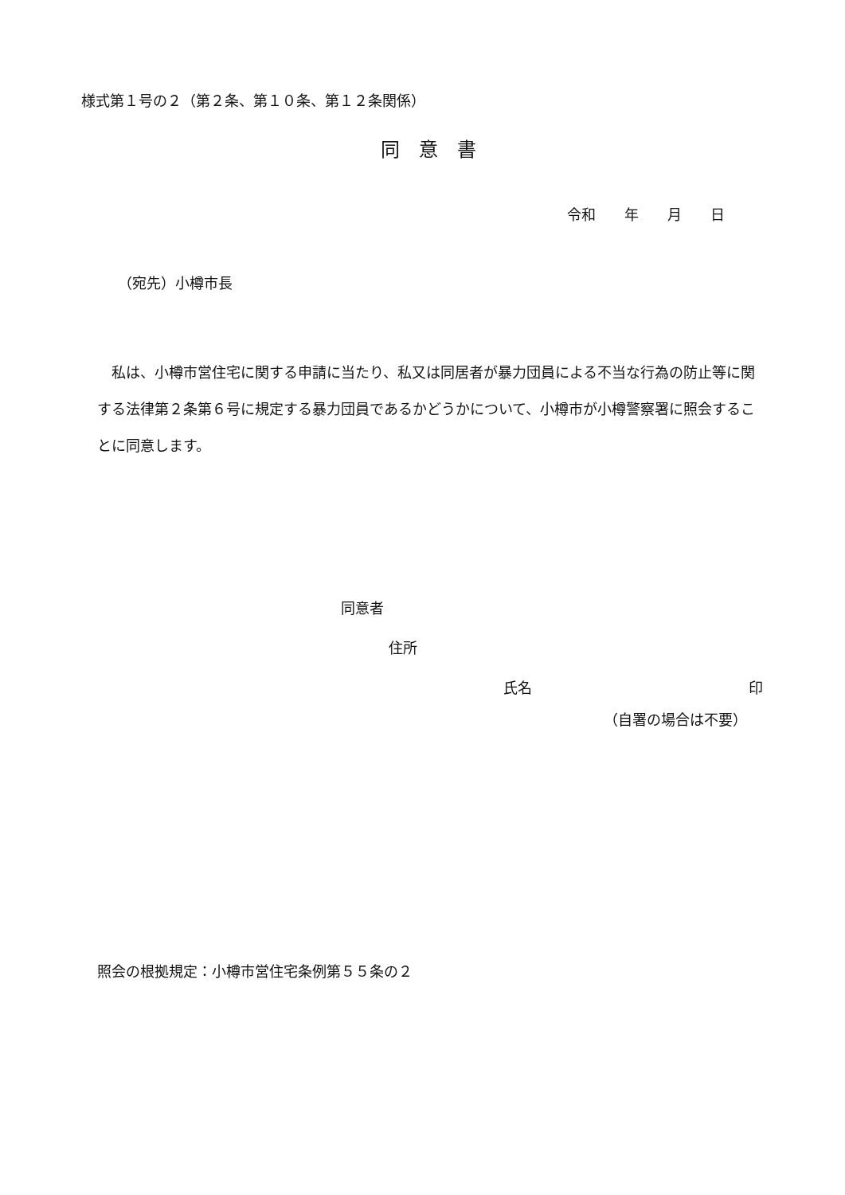様式第１号の２（第２条、第１０条、第１２条関係）
同　意　書
令和　　年　　月　　日
（宛先）小樽市長
　私は、小樽市営住宅に関する申請に当たり、私又は同居者が暴力団員による不当な行為の防止等に関する法律第２条第６号に規定する暴力団員であるかどうかについて、小樽市が小樽警察署に照会することに同意します。
同意者
住所
氏名 印
（自署の場合は不要）
照会の根拠規定：小樽市営住宅条例第５５条の２